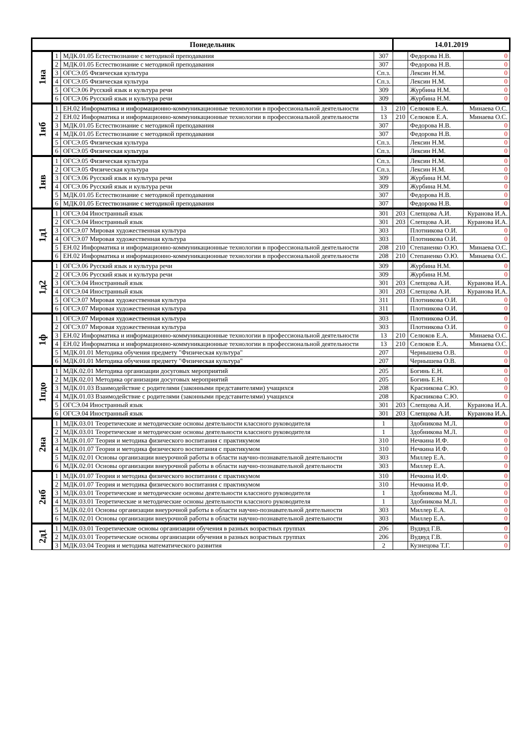| Понедельник | | | | 14.01.2019 | | |
| --- | --- | --- | --- | --- | --- | --- |
| 1на | 1 | МДК.01.05 Естествознание с методикой преподавания | 307 | | Федорова Н.В. | 0 |
| | 2 | МДК.01.05 Естествознание с методикой преподавания | 307 | | Федорова Н.В. | 0 |
| | 3 | ОГСЭ.05 Физическая культура | Сп.з. | | Лексин Н.М. | 0 |
| | 4 | ОГСЭ.05 Физическая культура | Сп.з. | | Лексин Н.М. | 0 |
| | 5 | ОГСЭ.06 Русский язык и культура речи | 309 | | Журбина Н.М. | 0 |
| | 6 | ОГСЭ.06 Русский язык и культура речи | 309 | | Журбина Н.М. | 0 |
| 1нб | 1 | ЕН.02 Информатика и информационно-коммуникационные технологии в профессиональной деятельности | 13 | 210 | Селюков Е.А. | Минаева О.С. |
| | 2 | ЕН.02 Информатика и информационно-коммуникационные технологии в профессиональной деятельности | 13 | 210 | Селюков Е.А. | Минаева О.С. |
| | 3 | МДК.01.05 Естествознание с методикой преподавания | 307 | | Федорова Н.В. | 0 |
| | 4 | МДК.01.05 Естествознание с методикой преподавания | 307 | | Федорова Н.В. | 0 |
| | 5 | ОГСЭ.05 Физическая культура | Сп.з. | | Лексин Н.М. | 0 |
| | 6 | ОГСЭ.05 Физическая культура | Сп.з. | | Лексин Н.М. | 0 |
| 1нв | 1 | ОГСЭ.05 Физическая культура | Сп.з. | | Лексин Н.М. | 0 |
| | 2 | ОГСЭ.05 Физическая культура | Сп.з. | | Лексин Н.М. | 0 |
| | 3 | ОГСЭ.06 Русский язык и культура речи | 309 | | Журбина Н.М. | 0 |
| | 4 | ОГСЭ.06 Русский язык и культура речи | 309 | | Журбина Н.М. | 0 |
| | 5 | МДК.01.05 Естествознание с методикой преподавания | 307 | | Федорова Н.В. | 0 |
| | 6 | МДК.01.05 Естествознание с методикой преподавания | 307 | | Федорова Н.В. | 0 |
| 1д1 | 1 | ОГСЭ.04 Иностранный язык | 301 | 203 | Слепцова А.И. | Куранова И.А. |
| | 2 | ОГСЭ.04 Иностранный язык | 301 | 203 | Слепцова А.И. | Куранова И.А. |
| | 3 | ОГСЭ.07 Мировая художественная культура | 303 | | Плотникова О.И. | 0 |
| | 4 | ОГСЭ.07 Мировая художественная культура | 303 | | Плотникова О.И. | 0 |
| | 5 | ЕН.02 Информатика и информационно-коммуникационные технологии в профессиональной деятельности | 208 | 210 | Степаненко О.Ю. | Минаева О.С. |
| | 6 | ЕН.02 Информатика и информационно-коммуникационные технологии в профессиональной деятельности | 208 | 210 | Степаненко О.Ю. | Минаева О.С. |
| 1д2 | 1 | ОГСЭ.06 Русский язык и культура речи | 309 | | Журбина Н.М. | 0 |
| | 2 | ОГСЭ.06 Русский язык и культура речи | 309 | | Журбина Н.М. | 0 |
| | 3 | ОГСЭ.04 Иностранный язык | 301 | 203 | Слепцова А.И. | Куранова И.А. |
| | 4 | ОГСЭ.04 Иностранный язык | 301 | 203 | Слепцова А.И. | Куранова И.А. |
| | 5 | ОГСЭ.07 Мировая художественная культура | 311 | | Плотникова О.И. | 0 |
| | 6 | ОГСЭ.07 Мировая художественная культура | 311 | | Плотникова О.И. | 0 |
| 1ф | 1 | ОГСЭ.07 Мировая художественная культура | 303 | | Плотникова О.И. | 0 |
| | 2 | ОГСЭ.07 Мировая художественная культура | 303 | | Плотникова О.И. | 0 |
| | 3 | ЕН.02 Информатика и информационно-коммуникационные технологии в профессиональной деятельности | 13 | 210 | Селюков Е.А. | Минаева О.С. |
| | 4 | ЕН.02 Информатика и информационно-коммуникационные технологии в профессиональной деятельности | 13 | 210 | Селюков Е.А. | Минаева О.С. |
| | 5 | МДК.01.01 Методика обучения предмету "Физическая культура" | 207 | | Чернышева О.В. | 0 |
| | 6 | МДК.01.01 Методика обучения предмету "Физическая культура" | 207 | | Чернышева О.В. | 0 |
| 1пдо | 1 | МДК.02.01 Методика организации досуговых мероприятий | 205 | | Богинь Е.Н. | 0 |
| | 2 | МДК.02.01 Методика организации досуговых мероприятий | 205 | | Богинь Е.Н. | 0 |
| | 3 | МДК.01.03 Взаимодействие с родителями (законными представителями) учащихся | 208 | | Красникова С.Ю. | 0 |
| | 4 | МДК.01.03 Взаимодействие с родителями (законными представителями) учащихся | 208 | | Красникова С.Ю. | 0 |
| | 5 | ОГСЭ.04 Иностранный язык | 301 | 203 | Слепцова А.И. | Куранова И.А. |
| | 6 | ОГСЭ.04 Иностранный язык | 301 | 203 | Слепцова А.И. | Куранова И.А. |
| 2на | 1 | МДК.03.01 Теоретические и методические основы деятельности классного руководителя | 1 | | Здобникова М.Л. | 0 |
| | 2 | МДК.03.01 Теоретические и методические основы деятельности классного руководителя | 1 | | Здобникова М.Л. | 0 |
| | 3 | МДК.01.07 Теория и методика физического воспитания с практикумом | 310 | | Нечкина И.Ф. | 0 |
| | 4 | МДК.01.07 Теория и методика физического воспитания с практикумом | 310 | | Нечкина И.Ф. | 0 |
| | 5 | МДК.02.01 Основы организации внеурочной работы в области научно-познавательной деятельности | 303 | | Миллер Е.А. | 0 |
| | 6 | МДК.02.01 Основы организации внеурочной работы в области научно-познавательной деятельности | 303 | | Миллер Е.А. | 0 |
| 2нб | 1 | МДК.01.07 Теория и методика физического воспитания с практикумом | 310 | | Нечкина И.Ф. | 0 |
| | 2 | МДК.01.07 Теория и методика физического воспитания с практикумом | 310 | | Нечкина И.Ф. | 0 |
| | 3 | МДК.03.01 Теоретические и методические основы деятельности классного руководителя | 1 | | Здобникова М.Л. | 0 |
| | 4 | МДК.03.01 Теоретические и методические основы деятельности классного руководителя | 1 | | Здобникова М.Л. | 0 |
| | 5 | МДК.02.01 Основы организации внеурочной работы в области научно-познавательной деятельности | 303 | | Миллер Е.А. | 0 |
| | 6 | МДК.02.01 Основы организации внеурочной работы в области научно-познавательной деятельности | 303 | | Миллер Е.А. | 0 |
| 2д1 | 1 | МДК.03.01 Теоретические основы организации обучения в разных возрастных группах | 206 | | Вудвуд Г.В. | 0 |
| | 2 | МДК.03.01 Теоретические основы организации обучения в разных возрастных группах | 206 | | Вудвуд Г.В. | 0 |
| | 3 | МДК.03.04 Теория и методика математического развития | 2 | | Кузнецова Т.Г. | 0 |